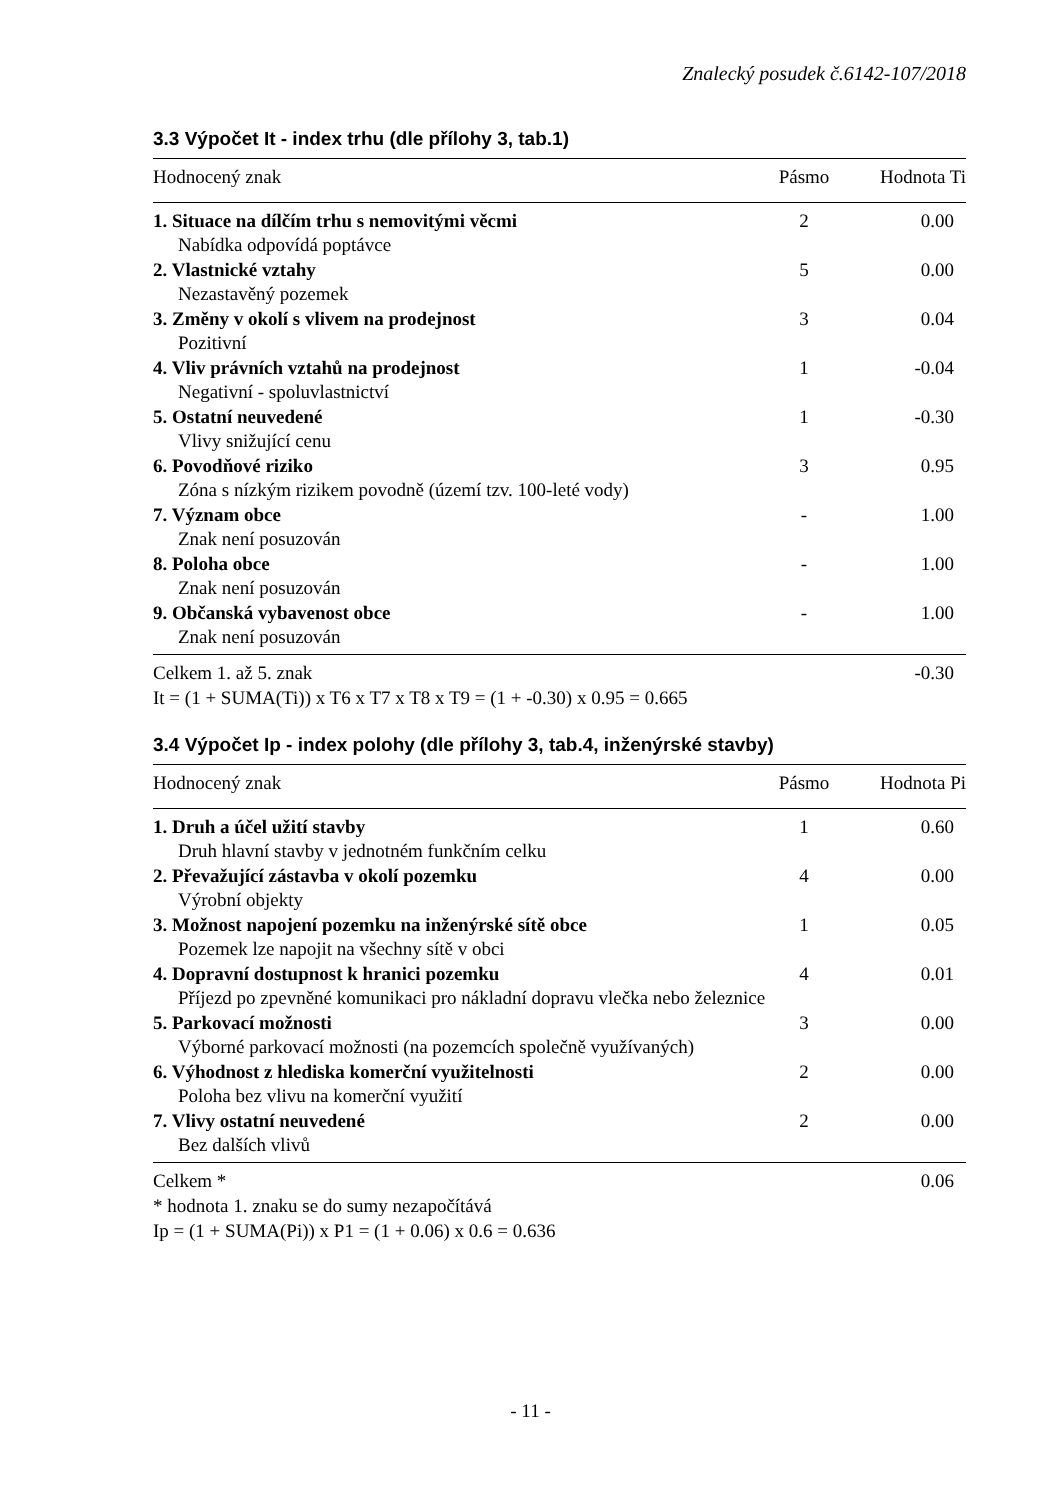Znalecký posudek č.6142-107/2018
3.3 Výpočet It - index trhu (dle přílohy 3, tab.1)
| Hodnocený znak | Pásmo | Hodnota Ti |
| --- | --- | --- |
| 1. Situace na dílčím trhu s nemovitými věcmi | 2 | 0.00 |
| Nabídka odpovídá poptávce | | |
| 2. Vlastnické vztahy | 5 | 0.00 |
| Nezastavěný pozemek | | |
| 3. Změny v okolí s vlivem na prodejnost | 3 | 0.04 |
| Pozitivní | | |
| 4. Vliv právních vztahů na prodejnost | 1 | -0.04 |
| Negativní - spoluvlastnictví | | |
| 5. Ostatní neuvedené | 1 | -0.30 |
| Vlivy snižující cenu | | |
| 6. Povodňové riziko | 3 | 0.95 |
| Zóna s nízkým rizikem povodně (území tzv. 100-leté vody) | | |
| 7. Význam obce | - | 1.00 |
| Znak není posuzován | | |
| 8. Poloha obce | - | 1.00 |
| Znak není posuzován | | |
| 9. Občanská vybavenost obce | - | 1.00 |
| Znak není posuzován | | |
| Celkem 1. až 5. znak | | -0.30 |
It = (1 + SUMA(Ti)) x T6 x T7 x T8 x T9 = (1 + -0.30) x 0.95 = 0.665
3.4 Výpočet Ip - index polohy (dle přílohy 3, tab.4, inženýrské stavby)
| Hodnocený znak | Pásmo | Hodnota Pi |
| --- | --- | --- |
| 1. Druh a účel užití stavby | 1 | 0.60 |
| Druh hlavní stavby v jednotném funkčním celku | | |
| 2. Převažující zástavba v okolí pozemku | 4 | 0.00 |
| Výrobní objekty | | |
| 3. Možnost napojení pozemku na inženýrské sítě obce | 1 | 0.05 |
| Pozemek lze napojit na všechny sítě v obci | | |
| 4. Dopravní dostupnost k hranici pozemku | 4 | 0.01 |
| Příjezd po zpevněné komunikaci pro nákladní dopravu vlečka nebo železnice | | |
| 5. Parkovací možnosti | 3 | 0.00 |
| Výborné parkovací možnosti (na pozemcích společně využívaných) | | |
| 6. Výhodnost z hlediska komerční využitelnosti | 2 | 0.00 |
| Poloha bez vlivu na komerční využití | | |
| 7. Vlivy ostatní neuvedené | 2 | 0.00 |
| Bez dalších vlivů | | |
| Celkem * | | 0.06 |
* hodnota 1. znaku se do sumy nezapočítává
Ip = (1 + SUMA(Pi)) x P1 = (1 + 0.06) x 0.6 = 0.636
- 11 -